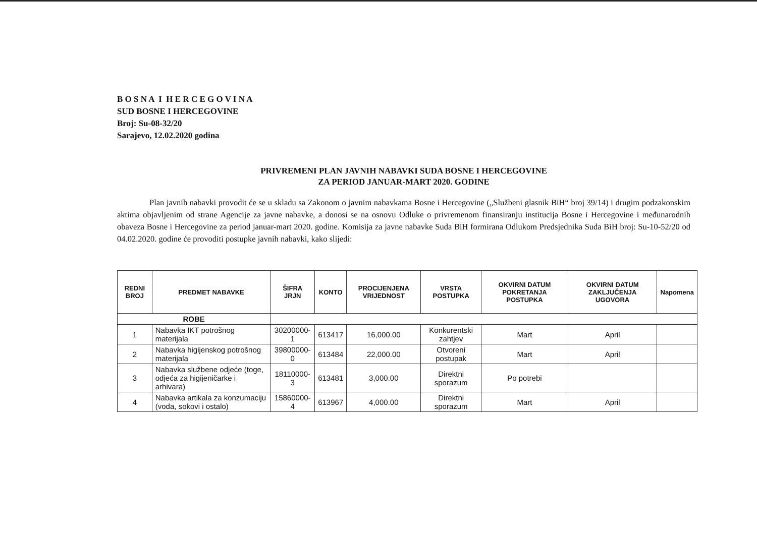B O S N A I H E R C E G O V I N A
SUD BOSNE I HERCEGOVINE
Broj: Su-08-32/20
Sarajevo, 12.02.2020 godina
PRIVREMENI PLAN JAVNIH NABAVKI SUDA BOSNE I HERCEGOVINE
ZA PERIOD JANUAR-MART 2020. GODINE
Plan javnih nabavki provodit će se u skladu sa Zakonom o javnim nabavkama Bosne i Hercegovine („Službeni glasnik BiH“ broj 39/14) i drugim podzakonskim aktima objavljenim od strane Agencije za javne nabavke, a donosi se na osnovu Odluke o privremenom finansiranju institucija Bosne i Hercegovine i međunarodnih obaveza Bosne i Hercegovine za period januar-mart 2020. godine. Komisija za javne nabavke Suda BiH formirana Odlukom Predsjednika Suda BiH broj: Su-10-52/20 od 04.02.2020. godine će provoditi postupke javnih nabavki, kako slijedi:
| REDNI BROJ | PREDMET NABAVKE | ŠIFRA JRJN | KONTO | PROCIJENJENA VRIJEDNOST | VRSTA POSTUPKA | OKVIRNI DATUM POKRETANJA POSTUPKA | OKVIRNI DATUM ZAKLJUČENJA UGOVORA | Napomena |
| --- | --- | --- | --- | --- | --- | --- | --- | --- |
| ROBE | | | | | | | | |
| 1 | Nabavka IKT potrošnog materijala | 30200000-1 | 613417 | 16,000.00 | Konkurentski zahtjev | Mart | April | |
| 2 | Nabavka higijenskog potrošnog materijala | 39800000-0 | 613484 | 22,000.00 | Otvoreni postupak | Mart | April | |
| 3 | Nabavka službene odjeće (toge, odjeća za higijeničarke i arhivara) | 18110000-3 | 613481 | 3,000.00 | Direktni sporazum | Po potrebi | | |
| 4 | Nabavka artikala za konzumaciju (voda, sokovi i ostalo) | 15860000-4 | 613967 | 4,000.00 | Direktni sporazum | Mart | April | |